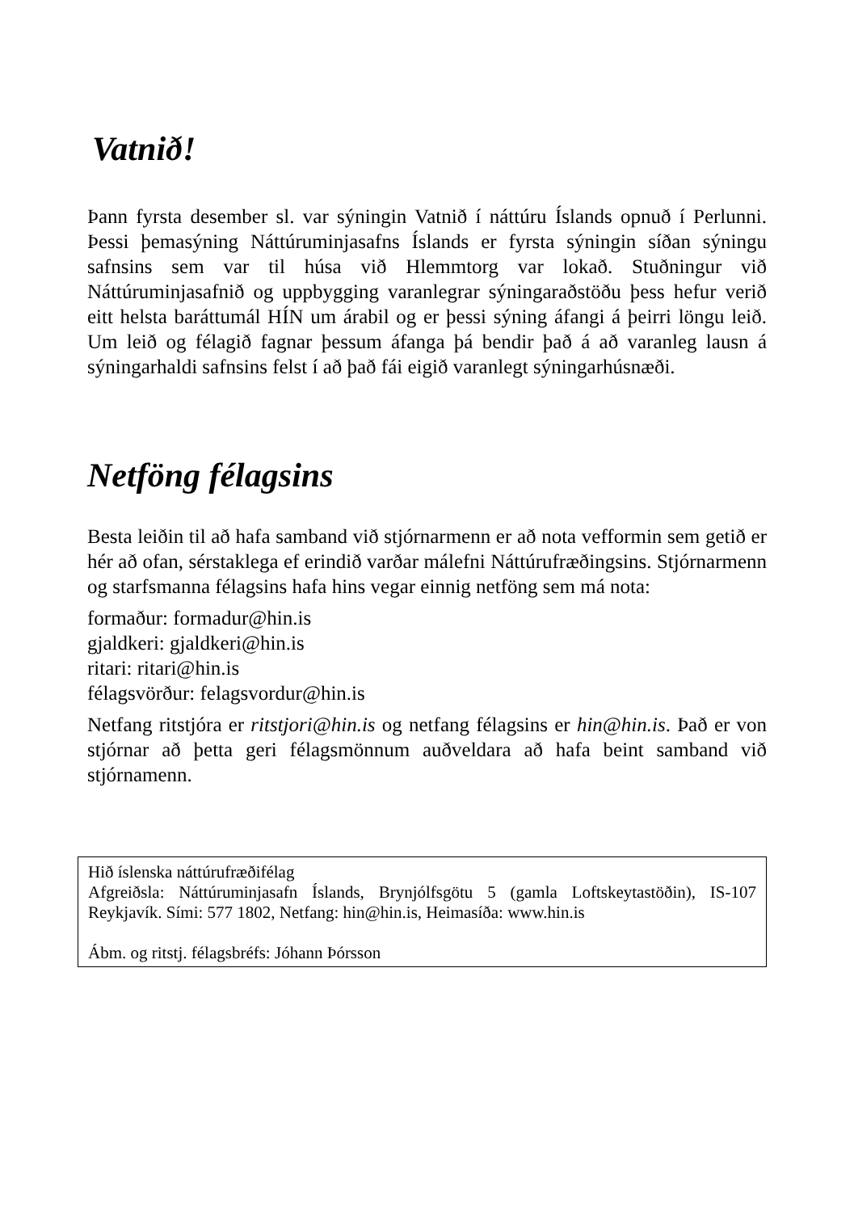Vatnið!
Þann fyrsta desember sl. var sýningin Vatnið í náttúru Íslands opnuð í Perlunni. Þessi þemasýning Náttúruminjasafns Íslands er fyrsta sýningin síðan sýningu safnsins sem var til húsa við Hlemmtorg var lokað. Stuðningur við Náttúruminjasafnið og uppbygging varanlegrar sýningaraðstöðu þess hefur verið eitt helsta baráttumál HÍN um árabil og er þessi sýning áfangi á þeirri löngu leið. Um leið og félagið fagnar þessum áfanga þá bendir það á að varanleg lausn á sýningarhaldi safnsins felst í að það fái eigið varanlegt sýningarhúsnæði.
Netföng félagsins
Besta leiðin til að hafa samband við stjórnarmenn er að nota vefformin sem getið er hér að ofan, sérstaklega ef erindið varðar málefni Náttúrufræðingsins. Stjórnarmenn og starfsmanna félagsins hafa hins vegar einnig netföng sem má nota:
formaður: formadur@hin.is
gjaldkeri: gjaldkeri@hin.is
ritari: ritari@hin.is
félagsvörður: felagsvordur@hin.is
Netfang ritstjóra er ritstjori@hin.is og netfang félagsins er hin@hin.is. Það er von stjórnar að þetta geri félagsmönnum auðveldara að hafa beint samband við stjórnamenn.
Hið íslenska náttúrufræðifélag
Afgreiðsla: Náttúruminjasafn Íslands, Brynjólfsgötu 5 (gamla Loftskeytastöðin), IS-107 Reykjavík. Sími: 577 1802, Netfang: hin@hin.is, Heimasíða: www.hin.is
Ábm. og ritstj. félagsbréfs: Jóhann Þórsson